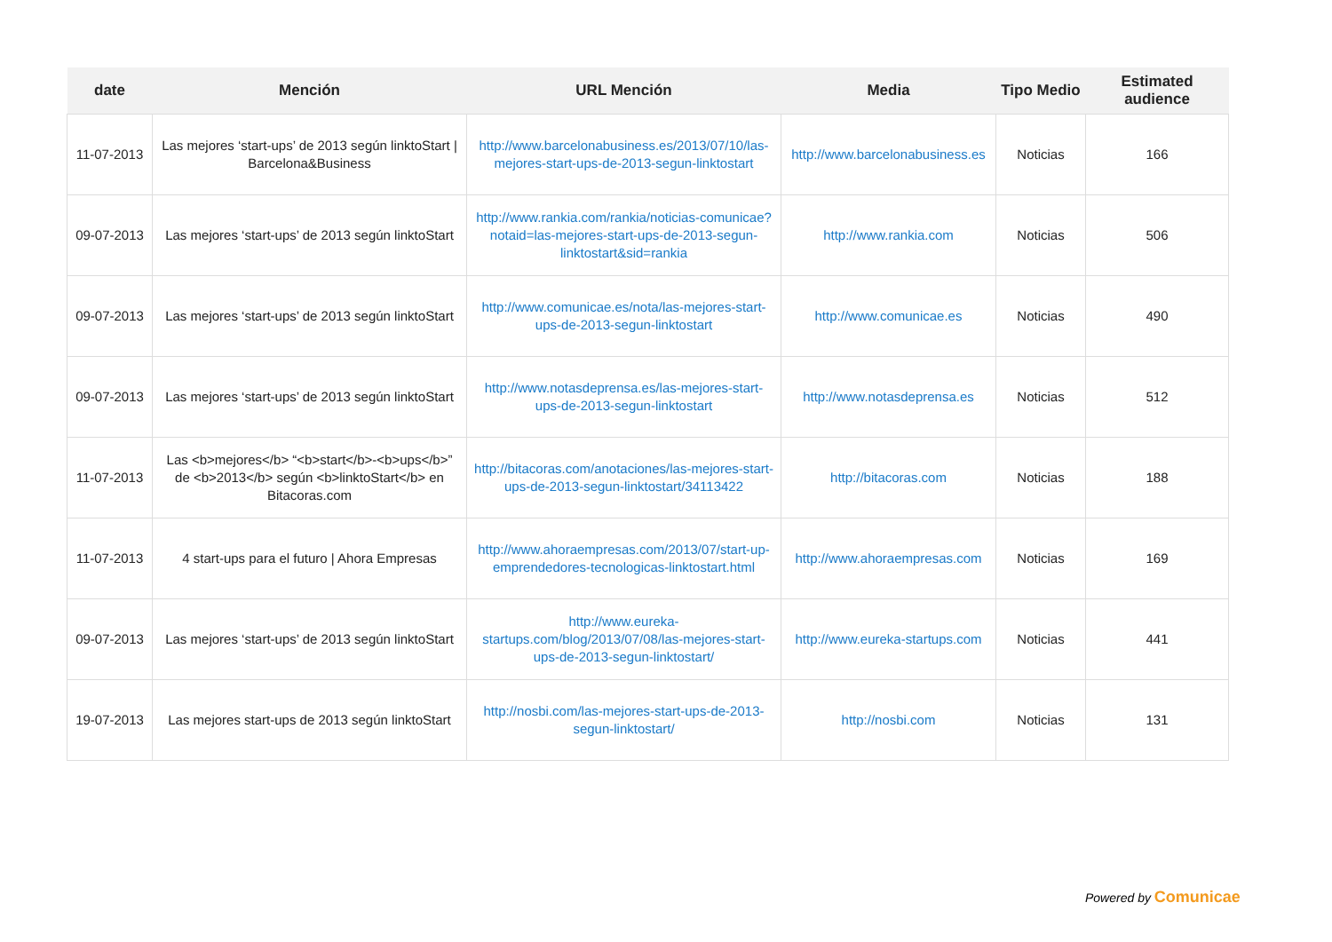| date | Mención | URL Mención | Media | Tipo Medio | Estimated audience |
| --- | --- | --- | --- | --- | --- |
| 11-07-2013 | Las mejores ‘start-ups’ de 2013 según linktoStart / Barcelona&Business | http://www.barcelonabusiness.es/2013/07/10/las-mejores-start-ups-de-2013-segun-linktostart | http://www.barcelonabusiness.es | Noticias | 166 |
| 09-07-2013 | Las mejores ‘start-ups’ de 2013 según linktoStart | http://www.rankia.com/rankia/noticias-comunicae?notaid=las-mejores-start-ups-de-2013-segun-linktostart&sid=rankia | http://www.rankia.com | Noticias | 506 |
| 09-07-2013 | Las mejores ‘start-ups’ de 2013 según linktoStart | http://www.comunicae.es/nota/las-mejores-start-ups-de-2013-segun-linktostart | http://www.comunicae.es | Noticias | 490 |
| 09-07-2013 | Las mejores ‘start-ups’ de 2013 según linktoStart | http://www.notasdeprensa.es/las-mejores-start-ups-de-2013-segun-linktostart | http://www.notasdeprensa.es | Noticias | 512 |
| 11-07-2013 | Las <b>mejores</b> “<b>start</b>-<b>ups</b>” de <b>2013</b> según <b>linktoStart</b> en Bitacoras.com | http://bitacoras.com/anotaciones/las-mejores-start-ups-de-2013-segun-linktostart/34113422 | http://bitacoras.com | Noticias | 188 |
| 11-07-2013 | 4 start-ups para el futuro / Ahora Empresas | http://www.ahoraempresas.com/2013/07/start-up-emprendedores-tecnologicas-linktostart.html | http://www.ahoraempresas.com | Noticias | 169 |
| 09-07-2013 | Las mejores ‘start-ups’ de 2013 según linktoStart | http://www.eureka-startups.com/blog/2013/07/08/las-mejores-start-ups-de-2013-segun-linktostart/ | http://www.eureka-startups.com | Noticias | 441 |
| 19-07-2013 | Las mejores start-ups de 2013 según linktoStart | http://nosbi.com/las-mejores-start-ups-de-2013-segun-linktostart/ | http://nosbi.com | Noticias | 131 |
Powered by Comunicae